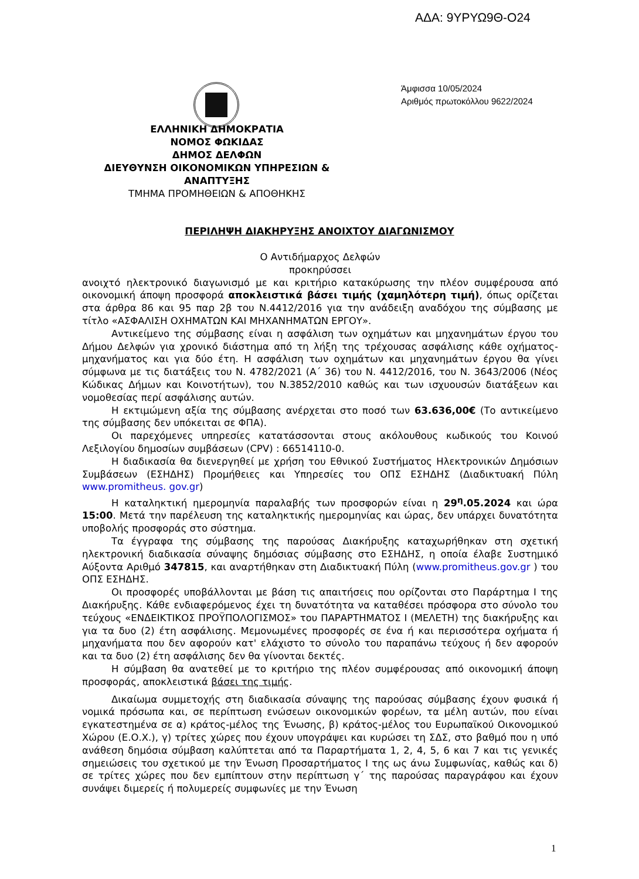ΑΔΑ: 9ΥΡΥΩ9Θ-Ο24
Άμφισσα 10/05/2024
Αριθμός πρωτοκόλλου 9622/2024
ΕΛΛΗΝΙΚΗ ΔΗΜΟΚΡΑΤΙΑ
ΝΟΜΟΣ ΦΩΚΙΔΑΣ
ΔΗΜΟΣ ΔΕΛΦΩΝ
ΔΙΕΥΘΥΝΣΗ ΟΙΚΟΝΟΜΙΚΩΝ ΥΠΗΡΕΣΙΩΝ & ΑΝΑΠΤΥΞΗΣ
ΤΜΗΜΑ ΠΡΟΜΗΘΕΙΩΝ & ΑΠΟΘΗΚΗΣ
ΠΕΡΙΛΗΨΗ ΔΙΑΚΗΡΥΞΗΣ ΑΝΟΙΧΤΟΥ ΔΙΑΓΩΝΙΣΜΟΥ
Ο Αντιδήμαρχος Δελφών
προκηρύσσει
ανοιχτό ηλεκτρονικό διαγωνισμό με και κριτήριο κατακύρωσης την πλέον συμφέρουσα από οικονομική άποψη προσφορά αποκλειστικά βάσει τιμής (χαμηλότερη τιμή), όπως ορίζεται στα άρθρα 86 και 95 παρ 2β του Ν.4412/2016 για την ανάδειξη αναδόχου της σύμβασης με τίτλο «ΑΣΦΑΛΙΣΗ ΟΧΗΜΑΤΩΝ ΚΑΙ ΜΗΧΑΝΗΜΑΤΩΝ ΕΡΓΟΥ».
Αντικείμενο της σύμβασης είναι η ασφάλιση των οχημάτων και μηχανημάτων έργου του Δήμου Δελφών για χρονικό διάστημα από τη λήξη της τρέχουσας ασφάλισης κάθε οχήματος-μηχανήματος και για δύο έτη. Η ασφάλιση των οχημάτων και μηχανημάτων έργου θα γίνει σύμφωνα με τις διατάξεις του Ν. 4782/2021 (Α΄ 36) του Ν. 4412/2016, του Ν. 3643/2006 (Νέος Κώδικας Δήμων και Κοινοτήτων), του Ν.3852/2010 καθώς και των ισχυουσών διατάξεων και νομοθεσίας περί ασφάλισης αυτών.
Η εκτιμώμενη αξία της σύμβασης ανέρχεται στο ποσό των 63.636,00€ (Το αντικείμενο της σύμβασης δεν υπόκειται σε ΦΠΑ).
Οι παρεχόμενες υπηρεσίες κατατάσσονται στους ακόλουθους κωδικούς του Κοινού Λεξιλογίου δημοσίων συμβάσεων (CPV) : 66514110-0.
Η διαδικασία θα διενεργηθεί με χρήση του Εθνικού Συστήματος Ηλεκτρονικών Δημόσιων Συμβάσεων (ΕΣΗΔΗΣ) Προμήθειες και Υπηρεσίες του ΟΠΣ ΕΣΗΔΗΣ (Διαδικτυακή Πύλη www.promitheus. gov.gr)
Η καταληκτική ημερομηνία παραλαβής των προσφορών είναι η 29<sup>η</sup>.05.2024 και ώρα 15:00. Μετά την παρέλευση της καταληκτικής ημερομηνίας και ώρας, δεν υπάρχει δυνατότητα υποβολής προσφοράς στο σύστημα.
Τα έγγραφα της σύμβασης της παρούσας Διακήρυξης καταχωρήθηκαν στη σχετική ηλεκτρονική διαδικασία σύναψης δημόσιας σύμβασης στο ΕΣΗΔΗΣ, η οποία έλαβε Συστημικό Αύξοντα Αριθμό 347815, και αναρτήθηκαν στη Διαδικτυακή Πύλη (www.promitheus.gov.gr ) του ΟΠΣ ΕΣΗΔΗΣ.
Οι προσφορές υποβάλλονται με βάση τις απαιτήσεις που ορίζονται στο Παράρτημα Ι της Διακήρυξης. Κάθε ενδιαφερόμενος έχει τη δυνατότητα να καταθέσει πρόσφορα στο σύνολο του τεύχους «ΕΝΔΕΙΚΤΙΚΟΣ ΠΡΟΫΠΟΛΟΓΙΣΜΟΣ» του ΠΑΡΑΡΤΗΜΑΤΟΣ Ι (ΜΕΛΕΤΗ) της διακήρυξης και για τα δυο (2) έτη ασφάλισης. Μεμονωμένες προσφορές σε ένα ή και περισσότερα οχήματα ή μηχανήματα που δεν αφορούν κατ' ελάχιστο το σύνολο του παραπάνω τεύχους ή δεν αφορούν και τα δυο (2) έτη ασφάλισης δεν θα γίνονται δεκτές.
Η σύμβαση θα ανατεθεί με το κριτήριο της πλέον συμφέρουσας από οικονομική άποψη προσφοράς, αποκλειστικά βάσει της τιμής.
Δικαίωμα συμμετοχής στη διαδικασία σύναψης της παρούσας σύμβασης έχουν φυσικά ή νομικά πρόσωπα και, σε περίπτωση ενώσεων οικονομικών φορέων, τα μέλη αυτών, που είναι εγκατεστημένα σε α) κράτος-μέλος της Ένωσης, β) κράτος-μέλος του Ευρωπαϊκού Οικονομικού Χώρου (Ε.Ο.Χ.), γ) τρίτες χώρες που έχουν υπογράψει και κυρώσει τη ΣΔΣ, στο βαθμό που η υπό ανάθεση δημόσια σύμβαση καλύπτεται από τα Παραρτήματα 1, 2, 4, 5, 6 και 7 και τις γενικές σημειώσεις του σχετικού με την Ένωση Προσαρτήματος Ι της ως άνω Συμφωνίας, καθώς και δ) σε τρίτες χώρες που δεν εμπίπτουν στην περίπτωση γ΄ της παρούσας παραγράφου και έχουν συνάψει διμερείς ή πολυμερείς συμφωνίες με την Ένωση
1